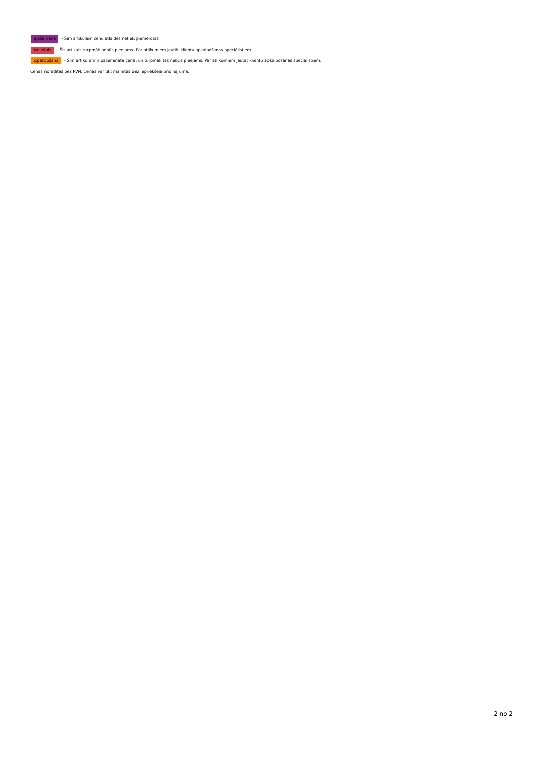īpaša cena - Šim artikulam cenu atlaides netiek piemērotas
izejošais - Šis artikuls turpmāk nebūs pieejams. Par atlikumiem jautāt klientu apkalpošanas speciālistiem.
izpārdošana - Šim artikulam ir pazemināta cena, un turpmāk tas nebūs pieejams. Par atlikumiem jautāt klientu apkalpošanas speciālistiem.
Cenas norādītas bez PVN. Cenas var tikt mainītas bez iepriekšēja brīdinājuma.
2 no 2